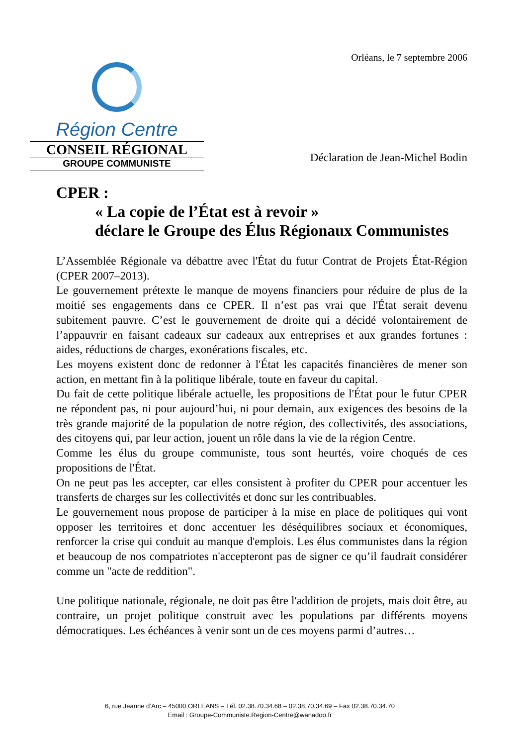Orléans, le 7 septembre 2006
Région Centre
CONSEIL RÉGIONAL
GROUPE COMMUNISTE
Déclaration de Jean-Michel Bodin
CPER :
« La copie de l’État est à revoir »
déclare le Groupe des Élus Régionaux Communistes
L’Assemblée Régionale va débattre avec l'État du futur Contrat de Projets État-Région (CPER 2007–2013).
Le gouvernement prétexte le manque de moyens financiers pour réduire de plus de la moitié ses engagements dans ce CPER. Il n’est pas vrai que l'État serait devenu subitement pauvre. C’est le gouvernement de droite qui a décidé volontairement de l’appauvrir en faisant cadeaux sur cadeaux aux entreprises et aux grandes fortunes : aides, réductions de charges, exonérations fiscales, etc.
Les moyens existent donc de redonner à l'État les capacités financières de mener son action, en mettant fin à la politique libérale, toute en faveur du capital.
Du fait de cette politique libérale actuelle, les propositions de l'État pour le futur CPER ne répondent pas, ni pour aujourd’hui, ni pour demain, aux exigences des besoins de la très grande majorité de la population de notre région, des collectivités, des associations, des citoyens qui, par leur action, jouent un rôle dans la vie de la région Centre.
Comme les élus du groupe communiste, tous sont heurtés, voire choqués de ces propositions de l'État.
On ne peut pas les accepter, car elles consistent à profiter du CPER pour accentuer les transferts de charges sur les collectivités et donc sur les contribuables.
Le gouvernement nous propose de participer à la mise en place de politiques qui vont opposer les territoires et donc accentuer les déséquilibres sociaux et économiques, renforcer la crise qui conduit au manque d'emplois. Les élus communistes dans la région et beaucoup de nos compatriotes n'accepteront pas de signer ce qu’il faudrait considérer comme un "acte de reddition".
Une politique nationale, régionale, ne doit pas être l'addition de projets, mais doit être, au contraire, un projet politique construit avec les populations par différents moyens démocratiques. Les échéances à venir sont un de ces moyens parmi d’autres…
6, rue Jeanne d’Arc – 45000 ORLEANS – Tél. 02.38.70.34.68 – 02.38.70.34.69 – Fax 02.38.70.34.70
Email : Groupe-Communiste.Region-Centre@wanadoo.fr